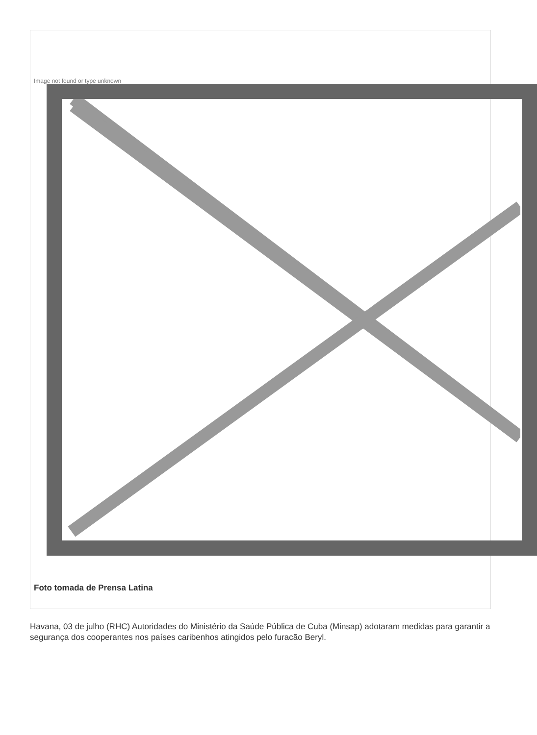Image not found or type unknown
Foto tomada de Prensa Latina
Havana, 03 de julho (RHC) Autoridades do Ministério da Saúde Pública de Cuba (Minsap) adotaram medidas para garantir a segurança dos cooperantes nos países caribenhos atingidos pelo furacão Beryl.